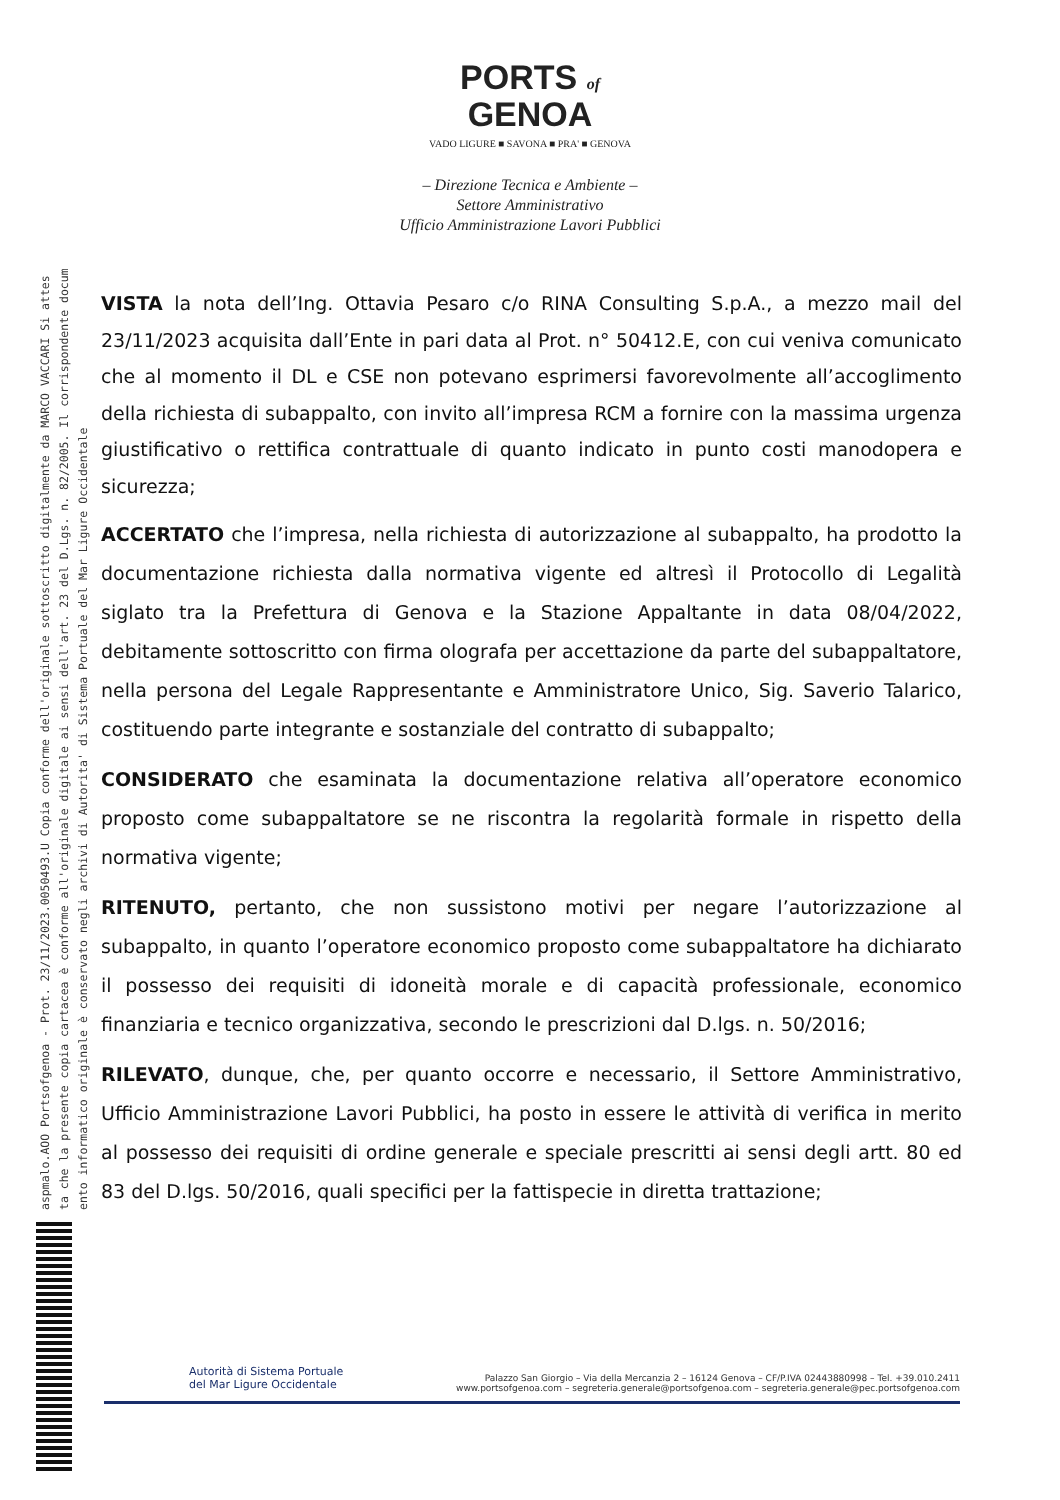aspmalo.AOO Portsofgenoa - Prot. 23/11/2023.0050493.U Copia conforme dell'originale sottoscritto digitalmente da MARCO VACCARI Si attes
ta che la presente copia cartacea è conforme all'originale digitale ai sensi dell'art. 23 del D.Lgs. n. 82/2005. Il corrispondente docum
ento informatico originale è conservato negli archivi di Autorita' di Sistema Portuale del Mar Ligure Occidentale
PORTS of
GENOA
VADO LIGURE ■ SAVONA ■ PRA' ■ GENOVA
– Direzione Tecnica e Ambiente –
Settore Amministrativo
Ufficio Amministrazione Lavori Pubblici
VISTA la nota dell’Ing. Ottavia Pesaro c/o RINA Consulting S.p.A., a mezzo mail del 23/11/2023 acquisita dall’Ente in pari data al Prot. n° 50412.E, con cui veniva comunicato che al momento il DL e CSE non potevano esprimersi favorevolmente all’accoglimento della richiesta di subappalto, con invito all’impresa RCM a fornire con la massima urgenza giustificativo o rettifica contrattuale di quanto indicato in punto costi manodopera e sicurezza;
ACCERTATO che l’impresa, nella richiesta di autorizzazione al subappalto, ha prodotto la documentazione richiesta dalla normativa vigente ed altresì il Protocollo di Legalità siglato tra la Prefettura di Genova e la Stazione Appaltante in data 08/04/2022, debitamente sottoscritto con firma olografa per accettazione da parte del subappaltatore, nella persona del Legale Rappresentante e Amministratore Unico, Sig. Saverio Talarico, costituendo parte integrante e sostanziale del contratto di subappalto;
CONSIDERATO che esaminata la documentazione relativa all’operatore economico proposto come subappaltatore se ne riscontra la regolarità formale in rispetto della normativa vigente;
RITENUTO, pertanto, che non sussistono motivi per negare l’autorizzazione al subappalto, in quanto l’operatore economico proposto come subappaltatore ha dichiarato il possesso dei requisiti di idoneità morale e di capacità professionale, economico finanziaria e tecnico organizzativa, secondo le prescrizioni dal D.lgs. n. 50/2016;
RILEVATO, dunque, che, per quanto occorre e necessario, il Settore Amministrativo, Ufficio Amministrazione Lavori Pubblici, ha posto in essere le attività di verifica in merito al possesso dei requisiti di ordine generale e speciale prescritti ai sensi degli artt. 80 ed 83 del D.lgs. 50/2016, quali specifici per la fattispecie in diretta trattazione;
Autorità di Sistema Portuale
del Mar Ligure Occidentale
Palazzo San Giorgio – Via della Mercanzia 2 – 16124 Genova – CF/P.IVA 02443880998 – Tel. +39.010.2411
www.portsofgenoa.com – segreteria.generale@portsofgenoa.com – segreteria.generale@pec.portsofgenoa.com